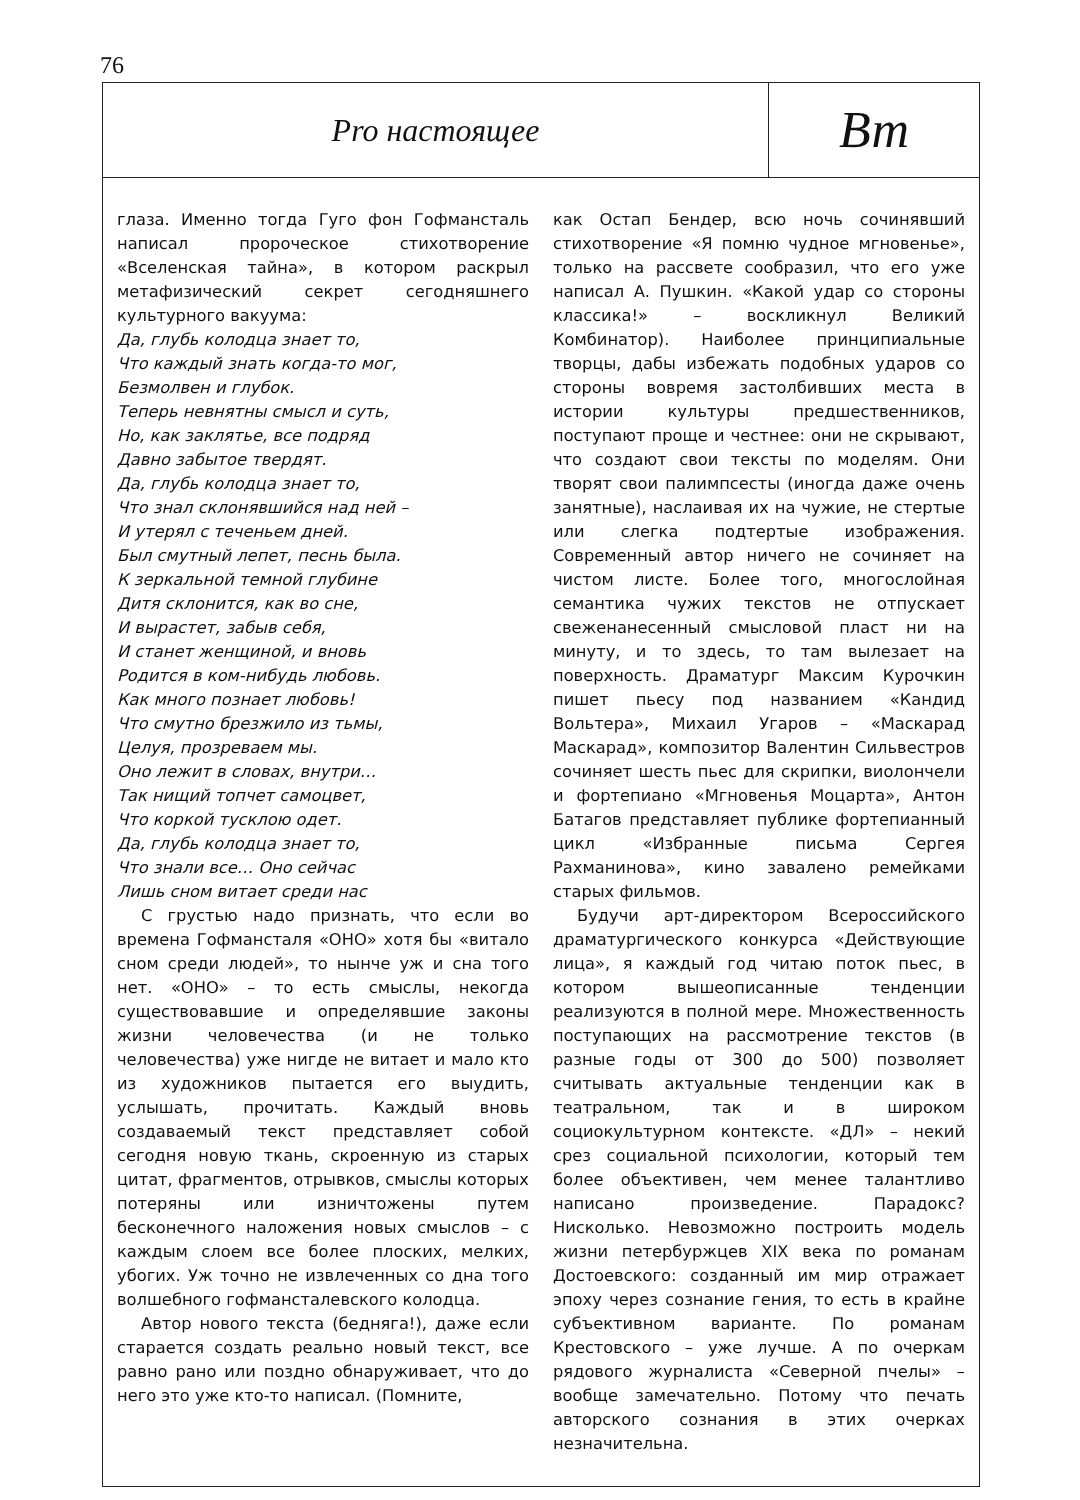76
Pro настоящее
Вт
глаза. Именно тогда Гуго фон Гофмансталь написал пророческое стихотворение «Вселенская тайна», в котором раскрыл метафизический секрет сегодняшнего культурного вакуума:
Да, глубь колодца знает то,
Что каждый знать когда-то мог,
Безмолвен и глубок.
Теперь невнятны смысл и суть,
Но, как заклятье, все подряд
Давно забытое твердят.
Да, глубь колодца знает то,
Что знал склонявшийся над ней –
И утерял с теченьем дней.
Был смутный лепет, песнь была.
К зеркальной темной глубине
Дитя склонится, как во сне,
И вырастет, забыв себя,
И станет женщиной, и вновь
Родится в ком-нибудь любовь.
Как много познает любовь!
Что смутно брезжило из тьмы,
Целуя, прозреваем мы.
Оно лежит в словах, внутри…
Так нищий топчет самоцвет,
Что коркой тусклою одет.
Да, глубь колодца знает то,
Что знали все… Оно сейчас
Лишь сном витает среди нас
С грустью надо признать, что если во времена Гофмансталя «ОНО» хотя бы «витало сном среди людей», то нынче уж и сна того нет. «ОНО» – то есть смыслы, некогда существовавшие и определявшие законы жизни человечества (и не только человечества) уже нигде не витает и мало кто из художников пытается его выудить, услышать, прочитать. Каждый вновь создаваемый текст представляет собой сегодня новую ткань, скроенную из старых цитат, фрагментов, отрывков, смыслы которых потеряны или изничтожены путем бесконечного наложения новых смыслов – с каждым слоем все более плоских, мелких, убогих. Уж точно не извлеченных со дна того волшебного гофмансталевского колодца.
Автор нового текста (бедняга!), даже если старается создать реально новый текст, все равно рано или поздно обнаруживает, что до него это уже кто-то написал. (Помните,
как Остап Бендер, всю ночь сочинявший стихотворение «Я помню чудное мгновенье», только на рассвете сообразил, что его уже написал А. Пушкин. «Какой удар со стороны классика!» – воскликнул Великий Комбинатор). Наиболее принципиальные творцы, дабы избежать подобных ударов со стороны вовремя застолбивших места в истории культуры предшественников, поступают проще и честнее: они не скрывают, что создают свои тексты по моделям. Они творят свои палимпсесты (иногда даже очень занятные), наслаивая их на чужие, не стертые или слегка подтертые изображения. Современный автор ничего не сочиняет на чистом листе. Более того, многослойная семантика чужих текстов не отпускает свеженанесенный смысловой пласт ни на минуту, и то здесь, то там вылезает на поверхность. Драматург Максим Курочкин пишет пьесу под названием «Кандид Вольтера», Михаил Угаров – «Маскарад Маскарад», композитор Валентин Сильвестров сочиняет шесть пьес для скрипки, виолончели и фортепиано «Мгновенья Моцарта», Антон Батагов представляет публике фортепианный цикл «Избранные письма Сергея Рахманинова», кино завалено ремейками старых фильмов.
Будучи арт-директором Всероссийского драматургического конкурса «Действующие лица», я каждый год читаю поток пьес, в котором вышеописанные тенденции реализуются в полной мере. Множественность поступающих на рассмотрение текстов (в разные годы от 300 до 500) позволяет считывать актуальные тенденции как в театральном, так и в широком социокультурном контексте. «ДЛ» – некий срез социальной психологии, который тем более объективен, чем менее талантливо написано произведение. Парадокс? Нисколько. Невозможно построить модель жизни петербуржцев XIX века по романам Достоевского: созданный им мир отражает эпоху через сознание гения, то есть в крайне субъективном варианте. По романам Крестовского – уже лучше. А по очеркам рядового журналиста «Северной пчелы» – вообще замечательно. Потому что печать авторского сознания в этих очерках незначительна.